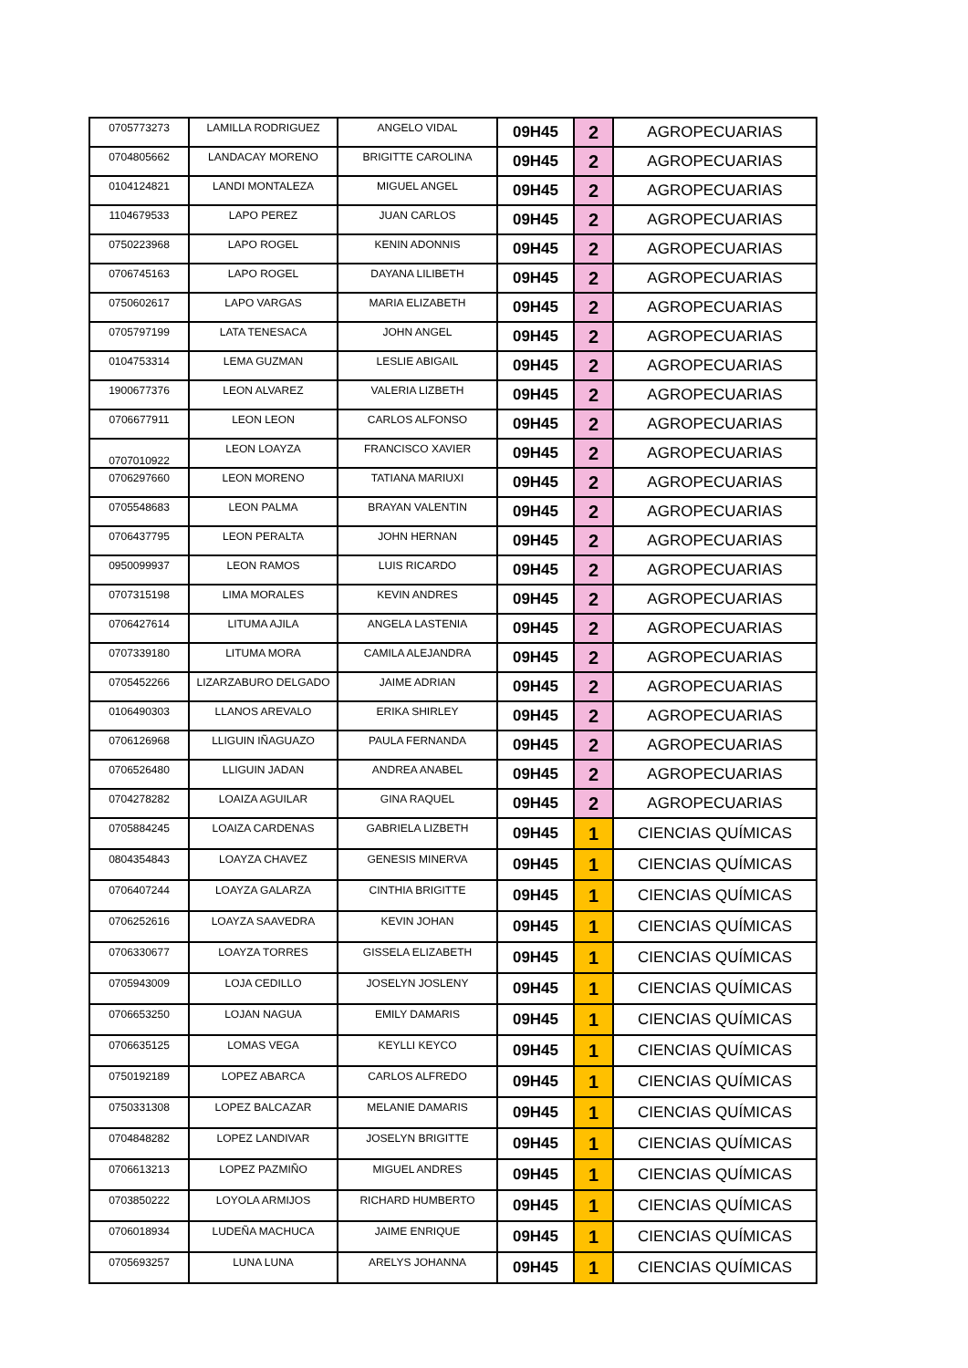| 0705773273 | LAMILLA RODRIGUEZ | ANGELO VIDAL | 09H45 | 2 | AGROPECUARIAS |
| 0704805662 | LANDACAY MORENO | BRIGITTE CAROLINA | 09H45 | 2 | AGROPECUARIAS |
| 0104124821 | LANDI MONTALEZA | MIGUEL ANGEL | 09H45 | 2 | AGROPECUARIAS |
| 1104679533 | LAPO PEREZ | JUAN CARLOS | 09H45 | 2 | AGROPECUARIAS |
| 0750223968 | LAPO ROGEL | KENIN ADONNIS | 09H45 | 2 | AGROPECUARIAS |
| 0706745163 | LAPO ROGEL | DAYANA LILIBETH | 09H45 | 2 | AGROPECUARIAS |
| 0750602617 | LAPO VARGAS | MARIA ELIZABETH | 09H45 | 2 | AGROPECUARIAS |
| 0705797199 | LATA TENESACA | JOHN ANGEL | 09H45 | 2 | AGROPECUARIAS |
| 0104753314 | LEMA GUZMAN | LESLIE ABIGAIL | 09H45 | 2 | AGROPECUARIAS |
| 1900677376 | LEON ALVAREZ | VALERIA LIZBETH | 09H45 | 2 | AGROPECUARIAS |
| 0706677911 | LEON LEON | CARLOS ALFONSO | 09H45 | 2 | AGROPECUARIAS |
| 0707010922 | LEON LOAYZA | FRANCISCO XAVIER | 09H45 | 2 | AGROPECUARIAS |
| 0706297660 | LEON MORENO | TATIANA MARIUXI | 09H45 | 2 | AGROPECUARIAS |
| 0705548683 | LEON PALMA | BRAYAN VALENTIN | 09H45 | 2 | AGROPECUARIAS |
| 0706437795 | LEON PERALTA | JOHN HERNAN | 09H45 | 2 | AGROPECUARIAS |
| 0950099937 | LEON RAMOS | LUIS RICARDO | 09H45 | 2 | AGROPECUARIAS |
| 0707315198 | LIMA MORALES | KEVIN ANDRES | 09H45 | 2 | AGROPECUARIAS |
| 0706427614 | LITUMA AJILA | ANGELA LASTENIA | 09H45 | 2 | AGROPECUARIAS |
| 0707339180 | LITUMA MORA | CAMILA ALEJANDRA | 09H45 | 2 | AGROPECUARIAS |
| 0705452266 | LIZARZABURO DELGADO | JAIME ADRIAN | 09H45 | 2 | AGROPECUARIAS |
| 0106490303 | LLANOS AREVALO | ERIKA SHIRLEY | 09H45 | 2 | AGROPECUARIAS |
| 0706126968 | LLIGUIN IÑAGUAZO | PAULA FERNANDA | 09H45 | 2 | AGROPECUARIAS |
| 0706526480 | LLIGUIN JADAN | ANDREA ANABEL | 09H45 | 2 | AGROPECUARIAS |
| 0704278282 | LOAIZA AGUILAR | GINA RAQUEL | 09H45 | 2 | AGROPECUARIAS |
| 0705884245 | LOAIZA CARDENAS | GABRIELA LIZBETH | 09H45 | 1 | CIENCIAS QUÍMICAS |
| 0804354843 | LOAYZA CHAVEZ | GENESIS MINERVA | 09H45 | 1 | CIENCIAS QUÍMICAS |
| 0706407244 | LOAYZA GALARZA | CINTHIA BRIGITTE | 09H45 | 1 | CIENCIAS QUÍMICAS |
| 0706252616 | LOAYZA SAAVEDRA | KEVIN JOHAN | 09H45 | 1 | CIENCIAS QUÍMICAS |
| 0706330677 | LOAYZA TORRES | GISSELA ELIZABETH | 09H45 | 1 | CIENCIAS QUÍMICAS |
| 0705943009 | LOJA CEDILLO | JOSELYN JOSLENY | 09H45 | 1 | CIENCIAS QUÍMICAS |
| 0706653250 | LOJAN NAGUA | EMILY DAMARIS | 09H45 | 1 | CIENCIAS QUÍMICAS |
| 0706635125 | LOMAS VEGA | KEYLLI KEYCO | 09H45 | 1 | CIENCIAS QUÍMICAS |
| 0750192189 | LOPEZ ABARCA | CARLOS ALFREDO | 09H45 | 1 | CIENCIAS QUÍMICAS |
| 0750331308 | LOPEZ BALCAZAR | MELANIE DAMARIS | 09H45 | 1 | CIENCIAS QUÍMICAS |
| 0704848282 | LOPEZ LANDIVAR | JOSELYN BRIGITTE | 09H45 | 1 | CIENCIAS QUÍMICAS |
| 0706613213 | LOPEZ PAZMIÑO | MIGUEL ANDRES | 09H45 | 1 | CIENCIAS QUÍMICAS |
| 0703850222 | LOYOLA ARMIJOS | RICHARD HUMBERTO | 09H45 | 1 | CIENCIAS QUÍMICAS |
| 0706018934 | LUDEÑA MACHUCA | JAIME ENRIQUE | 09H45 | 1 | CIENCIAS QUÍMICAS |
| 0705693257 | LUNA LUNA | ARELYS JOHANNA | 09H45 | 1 | CIENCIAS QUÍMICAS |